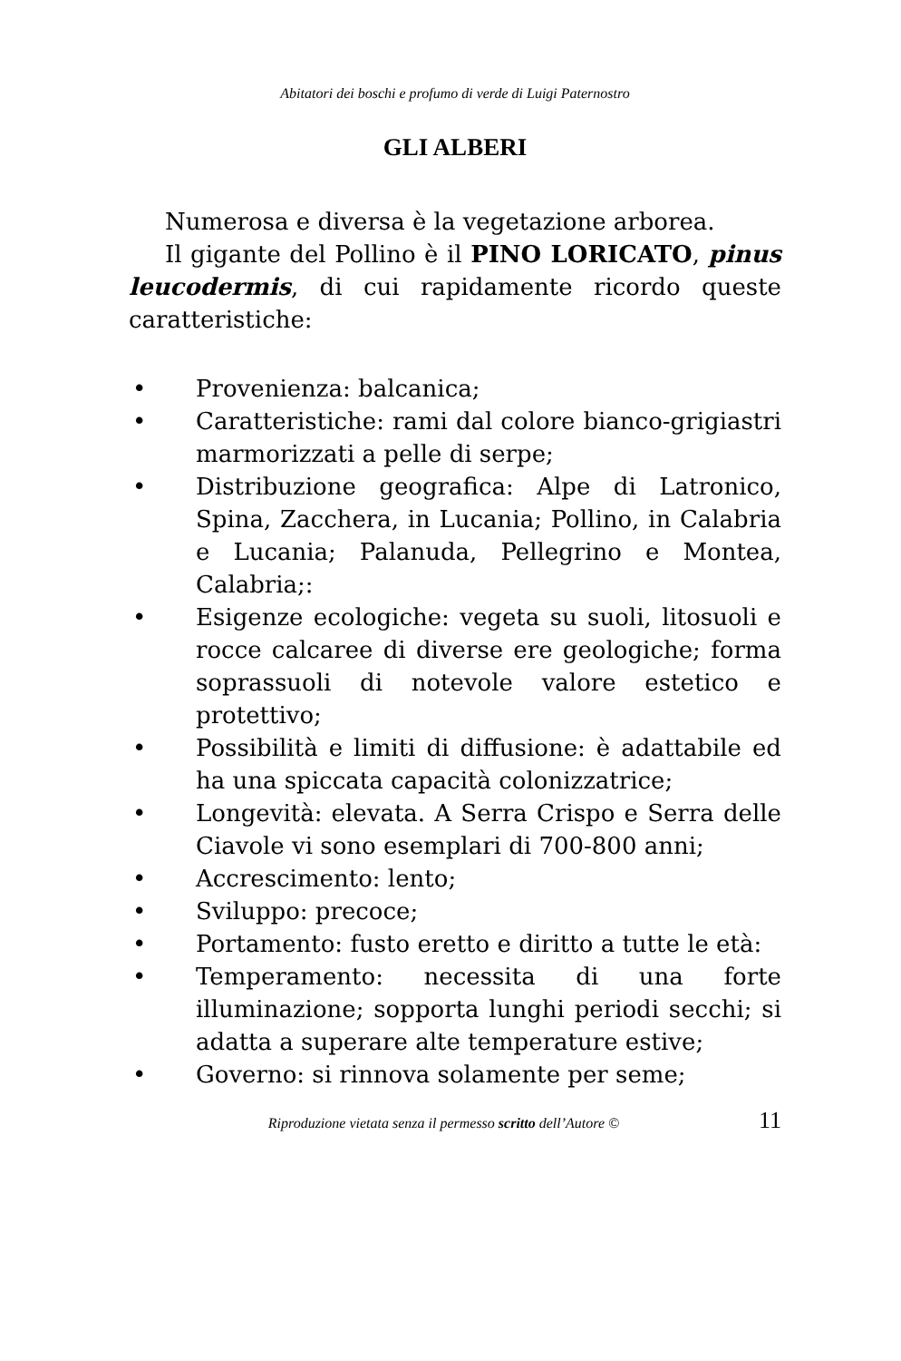Abitatori dei boschi e profumo di verde di Luigi Paternostro
GLI ALBERI
Numerosa e diversa è la vegetazione arborea.
Il gigante del Pollino è il PINO LORICATO, pinus leucodermis, di cui rapidamente ricordo queste caratteristiche:
• Provenienza: balcanica;
• Caratteristiche: rami dal colore bianco-grigiastri marmorizzati a pelle di serpe;
• Distribuzione geografica: Alpe di Latronico, Spina, Zacchera, in Lucania; Pollino, in Calabria e Lucania; Palanuda, Pellegrino e Montea, Calabria;:
• Esigenze ecologiche: vegeta su suoli, litosuoli e rocce calcaree di diverse ere geologiche; forma soprassuoli di notevole valore estetico e protettivo;
• Possibilità e limiti di diffusione: è adattabile ed ha una spiccata capacità colonizzatrice;
• Longevità: elevata. A Serra Crispo e Serra delle Ciavole vi sono esemplari di 700-800 anni;
• Accrescimento: lento;
• Sviluppo: precoce;
• Portamento: fusto eretto e diritto a tutte le età:
• Temperamento: necessita di una forte illuminazione; sopporta lunghi periodi secchi; si adatta a superare alte temperature estive;
• Governo: si rinnova solamente per seme;
Riproduzione vietata senza il permesso scritto dell’Autore © 11